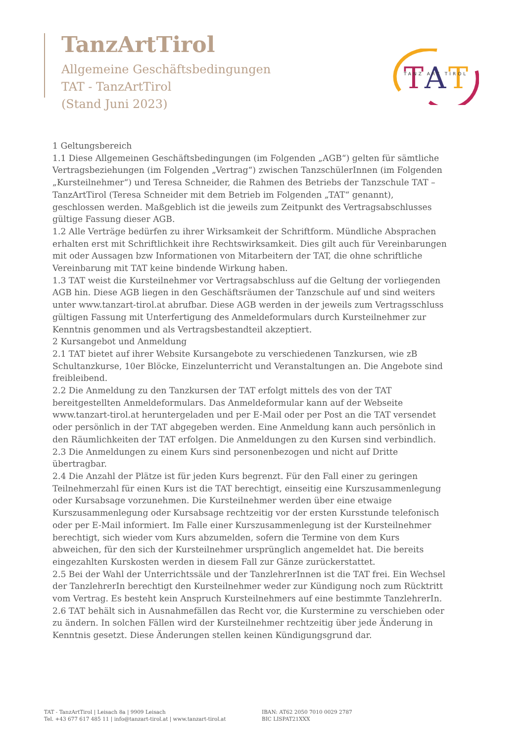TanzArtTirol
Allgemeine Geschäftsbedingungen
TAT - TanzArtTirol
(Stand Juni 2023)
T
A
T
TANZ ART TIROL
1 Geltungsbereich
1.1 Diese Allgemeinen Geschäftsbedingungen (im Folgenden „AGB“) gelten für sämtliche Vertragsbeziehungen (im Folgenden „Vertrag“) zwischen TanzschülerInnen (im Folgenden „Kursteilnehmer“) und Teresa Schneider, die Rahmen des Betriebs der Tanzschule TAT – TanzArtTirol (Teresa Schneider mit dem Betrieb im Folgenden „TAT“ genannt), geschlossen werden. Maßgeblich ist die jeweils zum Zeitpunkt des Vertragsabschlusses gültige Fassung dieser AGB.
1.2 Alle Verträge bedürfen zu ihrer Wirksamkeit der Schriftform. Mündliche Absprachen erhalten erst mit Schriftlichkeit ihre Rechtswirksamkeit. Dies gilt auch für Vereinbarungen mit oder Aussagen bzw Informationen von Mitarbeitern der TAT, die ohne schriftliche Vereinbarung mit TAT keine bindende Wirkung haben.
1.3 TAT weist die Kursteilnehmer vor Vertragsabschluss auf die Geltung der vorliegenden AGB hin. Diese AGB liegen in den Geschäftsräumen der Tanzschule auf und sind weiters unter www.tanzart-tirol.at abrufbar. Diese AGB werden in der jeweils zum Vertragsschluss gültigen Fassung mit Unterfertigung des Anmeldeformulars durch Kursteilnehmer zur Kenntnis genommen und als Vertragsbestandteil akzeptiert.
2 Kursangebot und Anmeldung
2.1 TAT bietet auf ihrer Website Kursangebote zu verschiedenen Tanzkursen, wie zB Schultanzkurse, 10er Blöcke, Einzelunterricht und Veranstaltungen an. Die Angebote sind freibleibend.
2.2 Die Anmeldung zu den Tanzkursen der TAT erfolgt mittels des von der TAT bereitgestellten Anmeldeformulars. Das Anmeldeformular kann auf der Webseite www.tanzart-tirol.at heruntergeladen und per E-Mail oder per Post an die TAT versendet oder persönlich in der TAT abgegeben werden. Eine Anmeldung kann auch persönlich in den Räumlichkeiten der TAT erfolgen. Die Anmeldungen zu den Kursen sind verbindlich.
2.3 Die Anmeldungen zu einem Kurs sind personenbezogen und nicht auf Dritte übertragbar.
2.4 Die Anzahl der Plätze ist für jeden Kurs begrenzt. Für den Fall einer zu geringen Teilnehmerzahl für einen Kurs ist die TAT berechtigt, einseitig eine Kurszusammenlegung oder Kursabsage vorzunehmen. Die Kursteilnehmer werden über eine etwaige Kurszusammenlegung oder Kursabsage rechtzeitig vor der ersten Kursstunde telefonisch oder per E-Mail informiert. Im Falle einer Kurszusammenlegung ist der Kursteilnehmer berechtigt, sich wieder vom Kurs abzumelden, sofern die Termine von dem Kurs abweichen, für den sich der Kursteilnehmer ursprünglich angemeldet hat. Die bereits eingezahlten Kurskosten werden in diesem Fall zur Gänze zurückerstattet.
2.5 Bei der Wahl der Unterrichtssäle und der TanzlehrerInnen ist die TAT frei. Ein Wechsel der TanzlehrerIn berechtigt den Kursteilnehmer weder zur Kündigung noch zum Rücktritt vom Vertrag. Es besteht kein Anspruch Kursteilnehmers auf eine bestimmte TanzlehrerIn.
2.6 TAT behält sich in Ausnahmefällen das Recht vor, die Kurstermine zu verschieben oder zu ändern. In solchen Fällen wird der Kursteilnehmer rechtzeitig über jede Änderung in Kenntnis gesetzt. Diese Änderungen stellen keinen Kündigungsgrund dar.
TAT - TanzArtTirol | Leisach 8a | 9909 Leisach
Tel. +43 677 617 485 11 | info@tanzart-tirol.at | www.tanzart-tirol.at
IBAN: AT62 2050 7010 0029 2787
BIC LISPAT21XXX